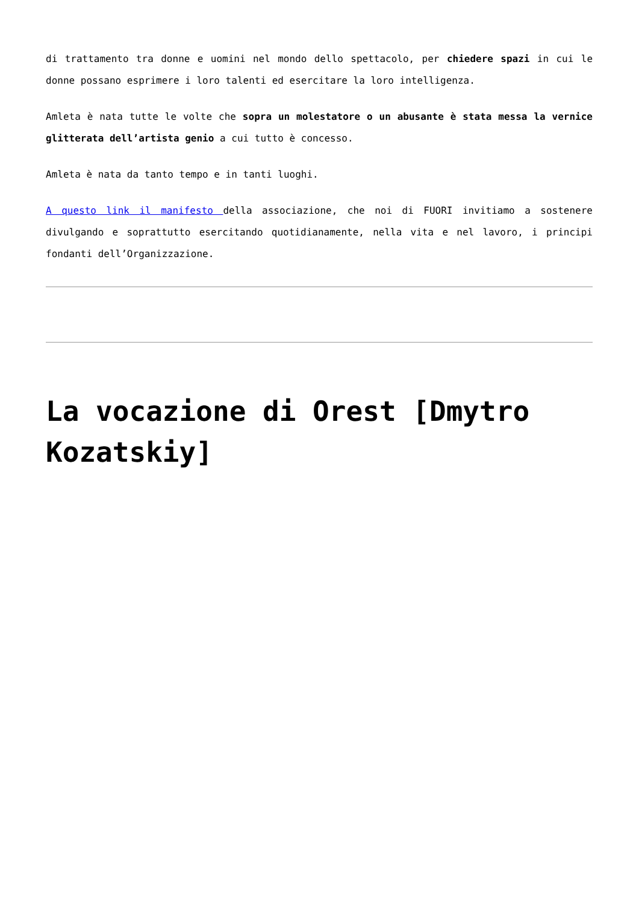di trattamento tra donne e uomini nel mondo dello spettacolo, per chiedere spazi in cui le donne possano esprimere i loro talenti ed esercitare la loro intelligenza.
Amleta è nata tutte le volte che sopra un molestatore o un abusante è stata messa la vernice glitterata dell’artista genio a cui tutto è concesso.
Amleta è nata da tanto tempo e in tanti luoghi.
A questo link il manifesto della associazione, che noi di FUORI invitiamo a sostenere divulgando e soprattutto esercitando quotidianamente, nella vita e nel lavoro, i principi fondanti dell’Organizzazione.
La vocazione di Orest [Dmytro Kozatskiy]